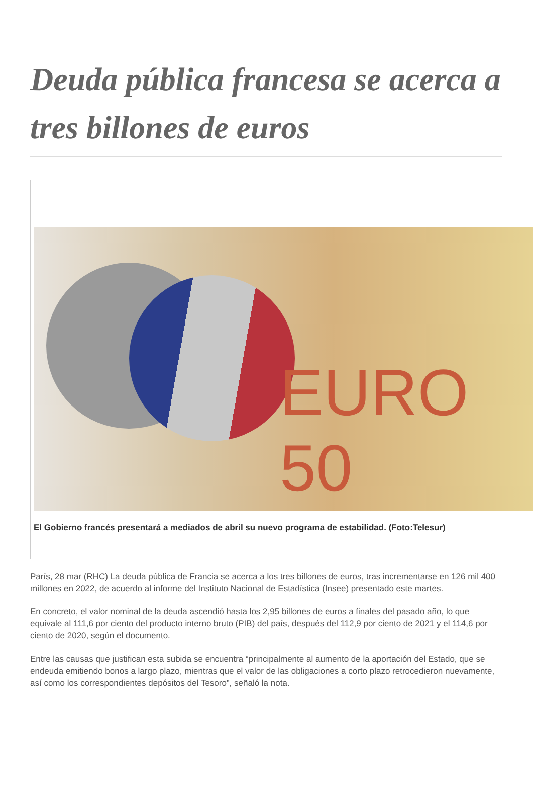Deuda pública francesa se acerca a tres billones de euros
EURO 50
El Gobierno francés presentará a mediados de abril su nuevo programa de estabilidad. (Foto:Telesur)
París, 28 mar (RHC) La deuda pública de Francia se acerca a los tres billones de euros, tras incrementarse en 126 mil 400 millones en 2022, de acuerdo al informe del Instituto Nacional de Estadística (Insee) presentado este martes.
En concreto, el valor nominal de la deuda ascendió hasta los 2,95 billones de euros a finales del pasado año, lo que equivale al 111,6 por ciento del producto interno bruto (PIB) del país, después del 112,9 por ciento de 2021 y el 114,6 por ciento de 2020, según el documento.
Entre las causas que justifican esta subida se encuentra “principalmente al aumento de la aportación del Estado, que se endeuda emitiendo bonos a largo plazo, mientras que el valor de las obligaciones a corto plazo retrocedieron nuevamente, así como los correspondientes depósitos del Tesoro”, señaló la nota.